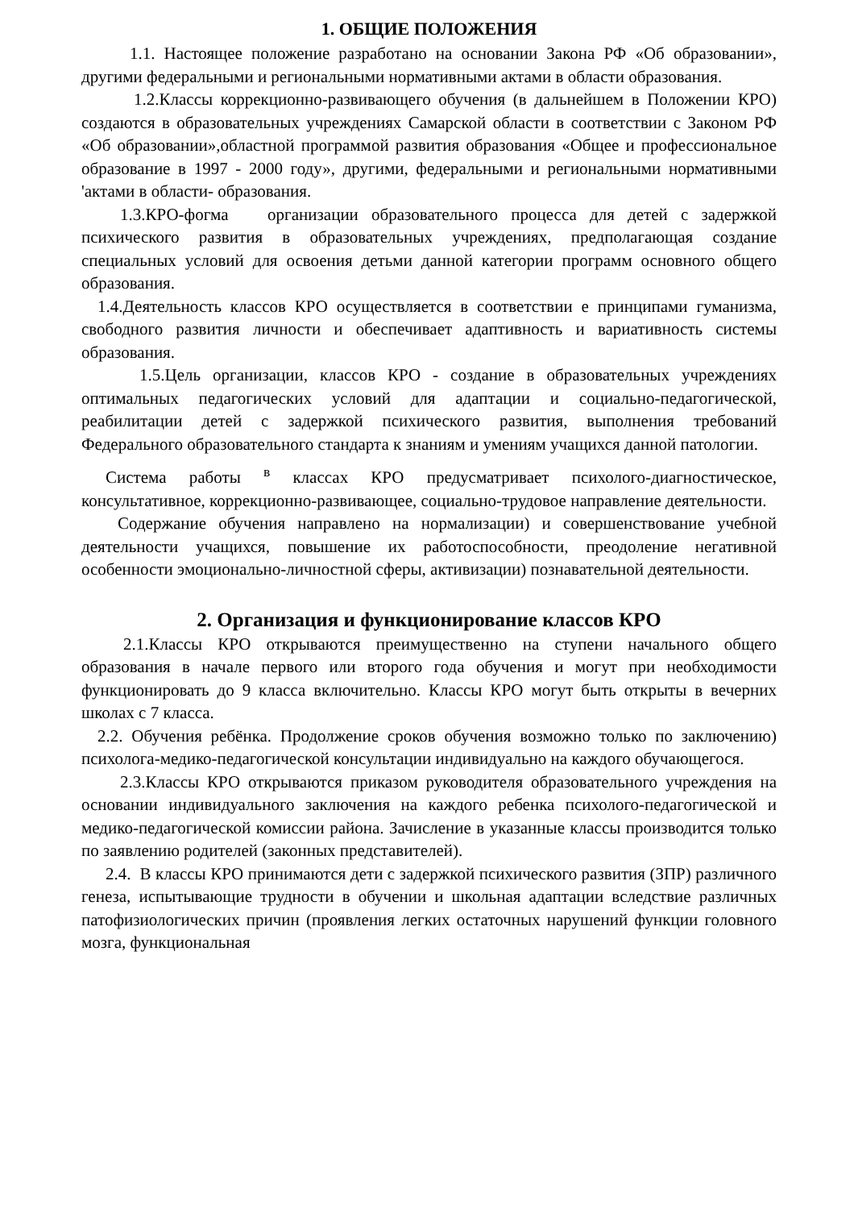1. ОБЩИЕ ПОЛОЖЕНИЯ
1.1. Настоящее положение разработано на основании Закона РФ «Об образовании», другими федеральными и региональными нормативными актами в области образования.
1.2.Классы коррекционно-развивающего обучения (в дальнейшем в Положении КРО) создаются в образовательных учреждениях Самарской области в соответствии с Законом РФ «Об образовании»,областной программой развития образования «Общее и профессиональное образование в 1997 - 2000 году», другими, федеральными и региональными нормативными 'актами в области- образования.
1.3.КРО-фогма организации образовательного процесса для детей с задержкой психического развития в образовательных учреждениях, предполагающая создание специальных условий для освоения детьми данной категории программ основного общего образования.
1.4.Деятельность классов КРО осуществляется в соответствии е принципами гуманизма, свободного развития личности и обеспечивает адаптивность и вариативность системы образования.
1.5.Цель организации, классов КРО - создание в образовательных учреждениях оптимальных педагогических условий для адаптации и социально-педагогической, реабилитации детей с задержкой психического развития, выполнения требований Федерального образовательного стандарта к знаниям и умениям учащихся данной патологии.
Система работы <sup>в</sup> классах КРО предусматривает психолого-диагностическое, консультативное, коррекционно-развивающее, социально-трудовое направление деятельности.
Содержание обучения направлено на нормализации) и совершенствование учебной деятельности учащихся, повышение их работоспособности, преодоление негативной особенности эмоционально-личностной сферы, активизации) познавательной деятельности.
2. Организация и функционирование классов КРО
2.1.Классы КРО открываются преимущественно на ступени начального общего образования в начале первого или второго года обучения и могут при необходимости функционировать до 9 класса включительно. Классы КРО могут быть открыты в вечерних школах с 7 класса.
2.2. Обучения ребёнка. Продолжение сроков обучения возможно только по заключению) психолога-медико-педагогической консультации индивидуально на каждого обучающегося.
2.3.Классы КРО открываются приказом руководителя образовательного учреждения на основании индивидуального заключения на каждого ребенка психолого-педагогической и медико-педагогической комиссии района. Зачисление в указанные классы производится только по заявлению родителей (законных представителей).
2.4. В классы КРО принимаются дети с задержкой психического развития (ЗПР) различного генеза, испытывающие трудности в обучении и школьная адаптации вследствие различных патофизиологических причин (проявления легких остаточных нарушений функции головного мозга, функциональная